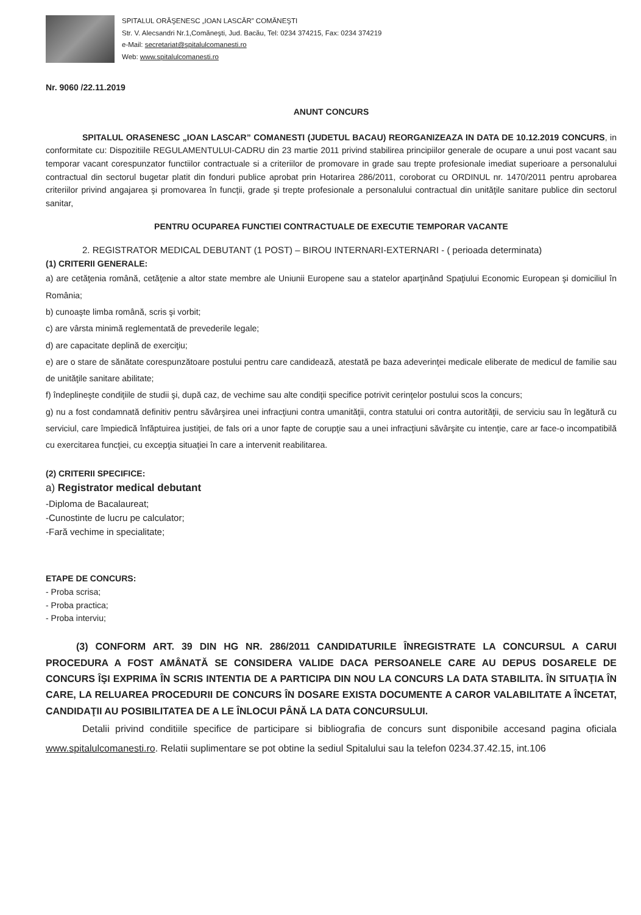SPITALUL ORĂŞENESC „IOAN LASCĂR” COMĂNEŞTI
Str. V. Alecsandri Nr.1,Comăneşti, Jud. Bacău, Tel: 0234 374215, Fax: 0234 374219
e-Mail: secretariat@spitalulcomanesti.ro
Web: www.spitalulcomanesti.ro
Nr. 9060 /22.11.2019
ANUNT CONCURS
SPITALUL ORASENESC „IOAN LASCAR” COMANESTI (JUDETUL BACAU) REORGANIZEAZA IN DATA DE 10.12.2019 CONCURS, in conformitate cu: Dispozitiile REGULAMENTULUI-CADRU din 23 martie 2011 privind stabilirea principiilor generale de ocupare a unui post vacant sau temporar vacant corespunzator functiilor contractuale si a criteriilor de promovare in grade sau trepte profesionale imediat superioare a personalului contractual din sectorul bugetar platit din fonduri publice aprobat prin Hotarirea 286/2011, coroborat cu ORDINUL nr. 1470/2011 pentru aprobarea criteriilor privind angajarea şi promovarea în funcţii, grade şi trepte profesionale a personalului contractual din unităţile sanitare publice din sectorul sanitar,
PENTRU OCUPAREA FUNCTIEI CONTRACTUALE DE EXECUTIE TEMPORAR VACANTE
2. REGISTRATOR MEDICAL DEBUTANT (1 POST) – BIROU INTERNARI-EXTERNARI - ( perioada determinata)
(1) CRITERII GENERALE:
a) are cetăţenia română, cetăţenie a altor state membre ale Uniunii Europene sau a statelor aparţinând Spaţiului Economic European şi domiciliul în România;
b) cunoaşte limba română, scris şi vorbit;
c) are vârsta minimă reglementată de prevederile legale;
d) are capacitate deplină de exerciţiu;
e) are o stare de sănătate corespunzătoare postului pentru care candidează, atestată pe baza adeverinţei medicale eliberate de medicul de familie sau de unităţile sanitare abilitate;
f) îndeplineşte condiţiile de studii şi, după caz, de vechime sau alte condiţii specifice potrivit cerinţelor postului scos la concurs;
g) nu a fost condamnată definitiv pentru săvârşirea unei infracţiuni contra umanităţii, contra statului ori contra autorităţii, de serviciu sau în legătură cu serviciul, care împiedică înfăptuirea justiţiei, de fals ori a unor fapte de corupţie sau a unei infracţiuni săvârşite cu intenţie, care ar face-o incompatibilă cu exercitarea funcţiei, cu excepţia situaţiei în care a intervenit reabilitarea.
(2) CRITERII SPECIFICE:
a) Registrator medical debutant
-Diploma de Bacalaureat;
-Cunostinte de lucru pe calculator;
-Fară vechime in specialitate;
ETAPE DE CONCURS:
- Proba scrisa;
- Proba practica;
- Proba interviu;
(3) CONFORM ART. 39 DIN HG NR. 286/2011 CANDIDATURILE ÎNREGISTRATE LA CONCURSUL A CARUI PROCEDURA A FOST AMÂNATĂ SE CONSIDERA VALIDE DACA PERSOANELE CARE AU DEPUS DOSARELE DE CONCURS ÎŞI EXPRIMA ÎN SCRIS INTENTIA DE A PARTICIPA DIN NOU LA CONCURS LA DATA STABILITA. ÎN SITUAŢIA ÎN CARE, LA RELUAREA PROCEDURII DE CONCURS ÎN DOSARE EXISTA DOCUMENTE A CAROR VALABILITATE A ÎNCETAT, CANDIDAŢII AU POSIBILITATEA DE A LE ÎNLOCUI PÂNĂ LA DATA CONCURSULUI.
Detalii privind conditiile specifice de participare si bibliografia de concurs sunt disponibile accesand pagina oficiala www.spitalulcomanesti.ro. Relatii suplimentare se pot obtine la sediul Spitalului sau la telefon 0234.37.42.15, int.106